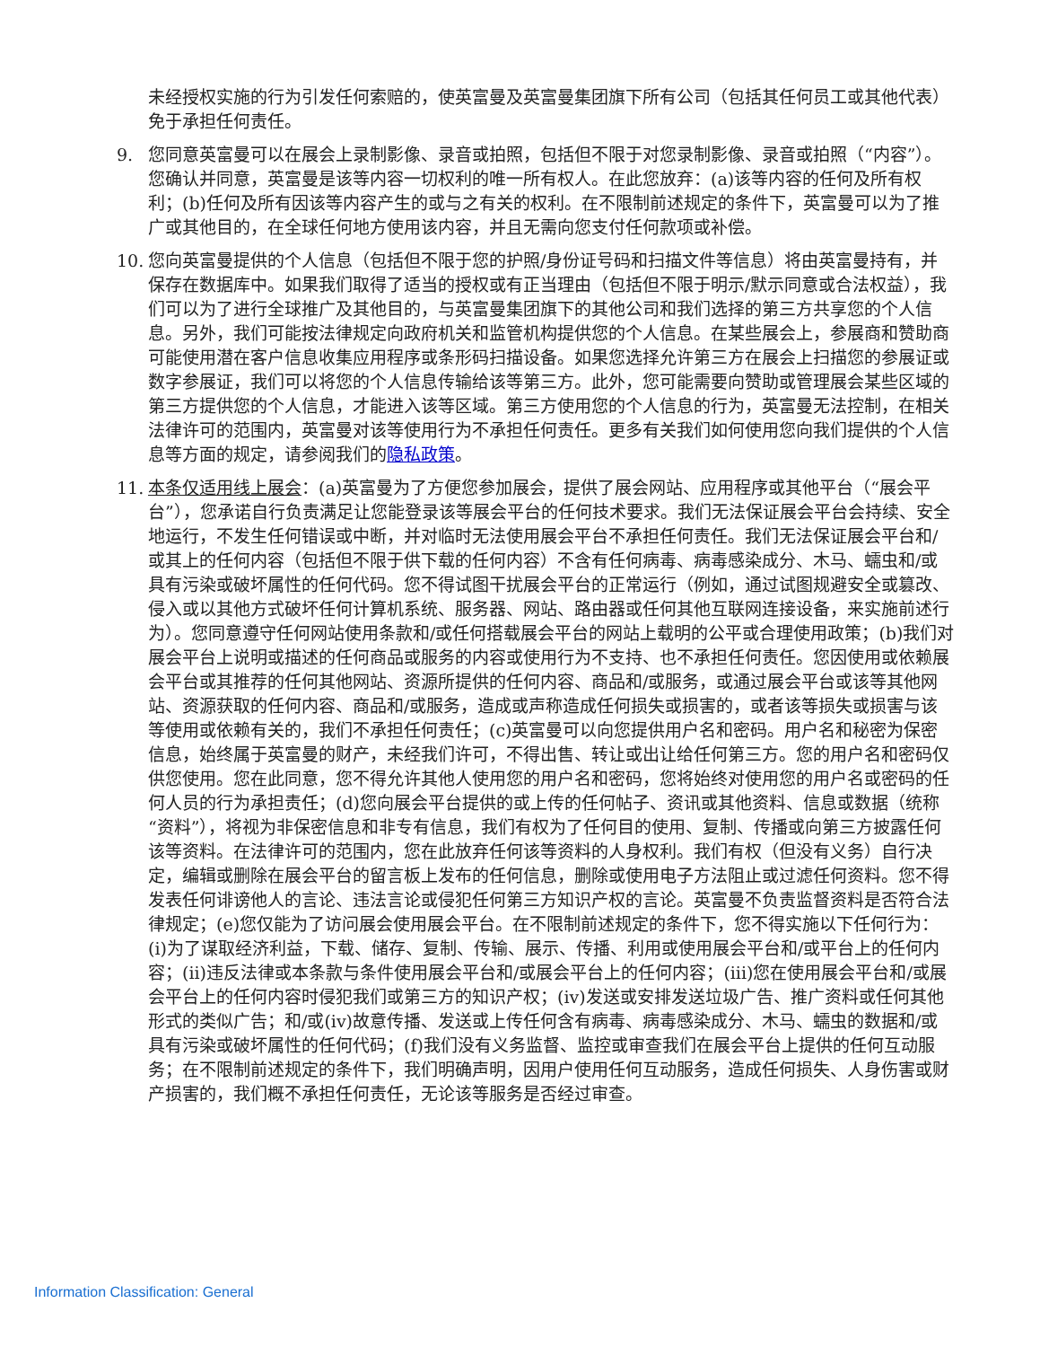未经授权实施的行为引发任何索赔的，使英富曼及英富曼集团旗下所有公司（包括其任何员工或其他代表）免于承担任何责任。
9. 您同意英富曼可以在展会上录制影像、录音或拍照，包括但不限于对您录制影像、录音或拍照（“内容”）。您确认并同意，英富曼是该等内容一切权利的唯一所有权人。在此您放弃：(a)该等内容的任何及所有权利；(b)任何及所有因该等内容产生的或与之有关的权利。在不限制前述规定的条件下，英富曼可以为了推广或其他目的，在全球任何地方使用该内容，并且无需向您支付任何款项或补偿。
10. 您向英富曼提供的个人信息（包括但不限于您的护照/身份证号码和扫描文件等信息）将由英富曼持有，并保存在数据库中。如果我们取得了适当的授权或有正当理由（包括但不限于明示/默示同意或合法权益），我们可以为了进行全球推广及其他目的，与英富曼集团旗下的其他公司和我们选择的第三方共享您的个人信息。另外，我们可能按法律规定向政府机关和监管机构提供您的个人信息。在某些展会上，参展商和赞助商可能使用潜在客户信息收集应用程序或条形码扫描设备。如果您选择允许第三方在展会上扫描您的参展证或数字参展证，我们可以将您的个人信息传输给该等第三方。此外，您可能需要向赞助或管理展会某些区域的第三方提供您的个人信息，才能进入该等区域。第三方使用您的个人信息的行为，英富曼无法控制，在相关法律许可的范围内，英富曼对该等使用行为不承担任何责任。更多有关我们如何使用您向我们提供的个人信息等方面的规定，请参阅我们的隐私政策。
11. 本条仅适用线上展会：(a)英富曼为了方便您参加展会，提供了展会网站、应用程序或其他平台（“展会平台”），您承诺自行负责满足让您能登录该等展会平台的任何技术要求。我们无法保证展会平台会持续、安全地运行，不发生任何错误或中断，并对临时无法使用展会平台不承担任何责任。我们无法保证展会平台和/或其上的任何内容（包括但不限于供下载的任何内容）不含有任何病毒、病毒感染成分、木马、蠕虫和/或具有污染或破坏属性的任何代码。您不得试图干扰展会平台的正常运行（例如，通过试图规避安全或篡改、侵入或以其他方式破坏任何计算机系统、服务器、网站、路由器或任何其他互联网连接设备，来实施前述行为）。您同意遵守任何网站使用条款和/或任何搭载展会平台的网站上载明的公平或合理使用政策；(b)我们对展会平台上说明或描述的任何商品或服务的内容或使用行为不支持、也不承担任何责任。您因使用或依赖展会平台或其推荐的任何其他网站、资源所提供的任何内容、商品和/或服务，或通过展会平台或该等其他网站、资源获取的任何内容、商品和/或服务，造成或声称造成任何损失或损害的，或者该等损失或损害与该等使用或依赖有关的，我们不承担任何责任；(c)英富曼可以向您提供用户名和密码。用户名和秘密为保密信息，始终属于英富曼的财产，未经我们许可，不得出售、转让或出让给任何第三方。您的用户名和密码仅供您使用。您在此同意，您不得允许其他人使用您的用户名和密码，您将始终对使用您的用户名或密码的任何人员的行为承担责任；(d)您向展会平台提供的或上传的任何帖子、资讯或其他资料、信息或数据（统称“资料”），将视为非保密信息和非专有信息，我们有权为了任何目的使用、复制、传播或向第三方披露任何该等资料。在法律许可的范围内，您在此放弃任何该等资料的人身权利。我们有权（但没有义务）自行决定，编辑或删除在展会平台的留言板上发布的任何信息，删除或使用电子方法阻止或过滤任何资料。您不得发表任何诽谤他人的言论、违法言论或侵犯任何第三方知识产权的言论。英富曼不负责监督资料是否符合法律规定；(e)您仅能为了访问展会使用展会平台。在不限制前述规定的条件下，您不得实施以下任何行为：(i)为了谋取经济利益，下载、储存、复制、传输、展示、传播、利用或使用展会平台和/或平台上的任何内容；(ii)违反法律或本条款与条件使用展会平台和/或展会平台上的任何内容；(iii)您在使用展会平台和/或展会平台上的任何内容时侵犯我们或第三方的知识产权；(iv)发送或安排发送垃圾广告、推广资料或任何其他形式的类似广告；和/或(iv)故意传播、发送或上传任何含有病毒、病毒感染成分、木马、蠕虫的数据和/或具有污染或破坏属性的任何代码；(f)我们没有义务监督、监控或审查我们在展会平台上提供的任何互动服务；在不限制前述规定的条件下，我们明确声明，因用户使用任何互动服务，造成任何损失、人身伤害或财产损害的，我们概不承担任何责任，无论该等服务是否经过审查。
Information Classification: General